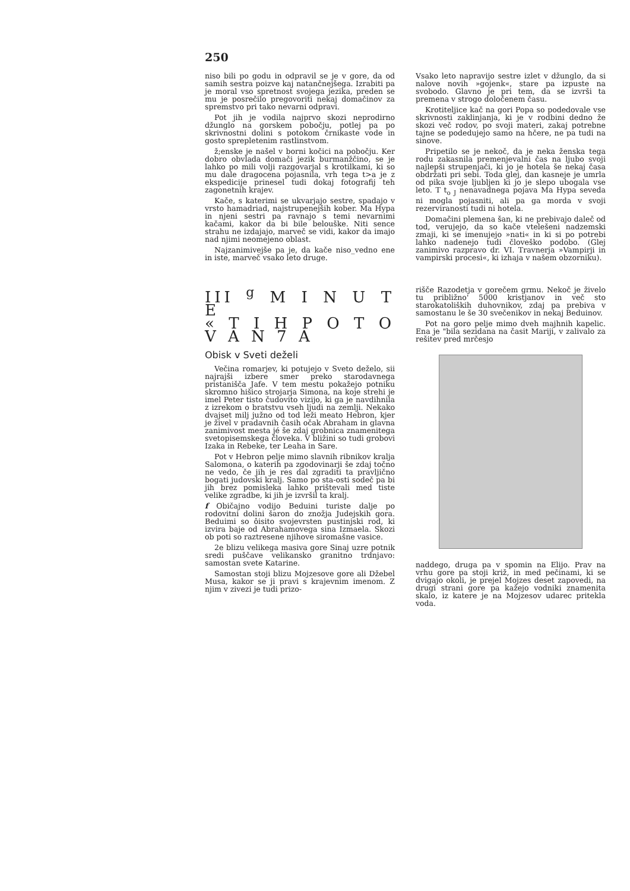250
niso bili po godu in odpravil se je v gore, da od samih sestra poizve kaj natančnejšega. Izrabiti pa je moral vso spretnost svojega jezika, preden se mu je posrečilo pregovoriti nekaj domačinov za spremstvo pri tako nevarni odpravi.
Pot jih je vodila najprvo skozi neprodirno džunglo na gorskem pobočju, potlej pa po skrivnostni dolini s potokom črnikaste vode in gosto sprepletenim rastlinstvom.
ž;enske je našel v borni kočici na pobočju. Ker dobro obvlada domači jezik burmanžčino, se je lahko po mili volji razgovarjal s krotilkami, ki so mu dale dragocena pojasnila, vrh tega t>a je z ekspedicije prinesel tudi dokaj fotografij teh zagonetnih krajev.
Kače, s katerimi se ukvarjajo sestre, spadajo v vrsto hamadriad, najstrupenejših kober. Ma Hypa in njeni sestri pa ravnajo s temi nevarnimi kačami, kakor da bi bile belouške. Niti sence strahu ne izdajajo, marveč se vidi, kakor da imajo nad njimi neomejeno oblast.
Najzanimivejše pa je, da kače niso_vedno ene in iste, marveč vsako leto druge.
Vsako leto napravijo sestre izlet v džunglo, da si nalove novih »gojenk«, stare pa izpuste na svobodo. Glavno je pri tem, da se izvrši ta premena v strogo določenem času.
Krotiteljice kač na gori Popa so podedovale vse skrivnosti zaklinjanja, ki je v rodbini dedno že skozi več rodov, po svoji materi, zakaj potrebne tajne se podedujejo samo na hčere, ne pa tudi na sinove.
Pripetilo se je nekoč, da je neka ženska tega rodu zakasnila premenjevalni čas na ljubo svoji najlepši strupenjači, ki jo je hotela še nekaj časa obdržati pri sebi. Toda glej, dan kasneje je umrla od pika svoje ljubljen ki jo je slepo ubogala vse leto. T t<sub>o J</sub> nenavadnega pojava Ma Hypa seveda ni mogla pojasniti, ali pa ga morda v svoji rezerviranosti tudi ni hotela.
Domačini plemena šan, ki ne prebivajo daleč od tod, verujejo, da so kače vtelešeni nadzemski zmaji, ki se imenujejo »nati« in ki si po potrebi lahko nadenejo tudi človeško podobo. (Glej zanimivo razpravo dr. VI. Travnerja »Vampirji in vampirski procesi«, ki izhaja v našem obzorniku).
III <sup>g</sup> M I N U T E
« T I H P O T O V A N 7 A
Obisk v Sveti deželi
Večina romarjev, ki potujejo v Sveto deželo, sii najrajši izbere smer preko starodavnega pristanišča Jafe. V tem mestu pokažejo potniku skromno hišico strojarja Simona, na koje strehi je imel Peter tisto čudovito vizijo, ki ga je navdihnila z izrekom o bratstvu vseh ljudi na zemlji. Nekako dvajset milj južno od tod leži meato Hebron, kjer je živel v pradavnih časih očak Abraham in glavna zanimivost mesta jé še zdaj grobnica znamenitega svetopisemskega človeka. V bližini so tudi grobovi Izaka in Rebeke, ter Leaha in Sare.
Pot v Hebron pelje mimo slavnih ribnikov kralja Salomona, o katerih pa zgodovinarji še zdaj točno ne vedo, če jih je res dal zgraditi ta pravljično bogati judovski kralj. Samo po sta-osti sodeč pa bi jih brez pomisleka lahko prištevali med tiste velike zgradbe, ki jih je izvršil ta kralj.
f Običajno vodijo Beduini turiste dalje po rodovitni dolini šaron do znožja Judejskih gora. Beduimi so ôisito svojevrsten pustinjski rod, ki izvira baje od Abrahamovega sina Izmaela. Skozi ob poti so raztresene njihove siromašne vasice.
2e blizu velikega masiva gore Sinaj uzre potnik sredi puščave velikansko granitno trdnjavo: samostan svete Katarine.
Samostan stoji blizu Mojzesove gore ali Džebel Musa, kakor se ji pravi s krajevnim imenom. Z njim v zivezi je tudi prizo-
rišče Razodetja v gorečem grmu. Nekoč je živelo tu približno' 5000 kristjanov in več sto starokatoliških duhovnikov, zdaj pa prebiva v samostanu le še 30 svečenikov in nekaj Beduinov.
Pot na goro pelje mimo dveh majhnih kapelic. Ena je "bila sezidana na časit Mariji, v zalivalo za rešitev pred mrčesjo
naddego, druga pa v spomin na Elijo. Prav na vrhu gore pa stoji križ, in med pečinami, ki se dvigajo okoli, je prejel Mojzes deset zapovedi, na drugi strani gore pa kažejo vodniki znamenita skalo, iz katere je na Mojzesov udarec pritekla voda.